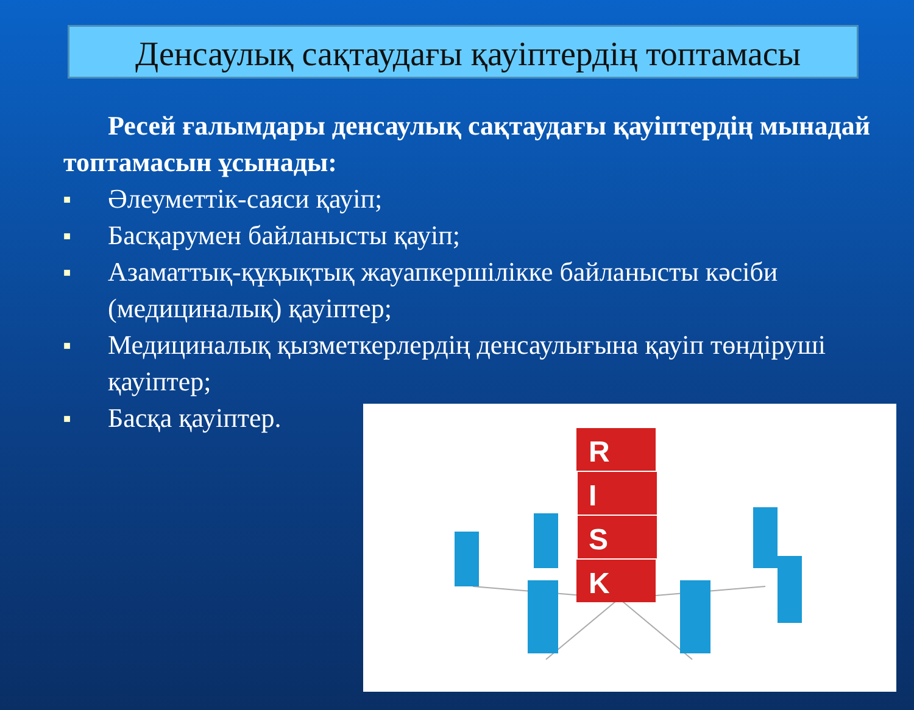Денсаулық сақтаудағы қауіптердің топтамасы
Ресей ғалымдары денсаулық сақтаудағы қауіптердің мынадай топтамасын ұсынады:
■ Әлеуметтік-саяси қауіп;
■ Басқарумен байланысты қауіп;
■ Азаматтық-құқықтық жауапкершілікке байланысты кәсіби (медициналық) қауіптер;
■ Медициналық қызметкерлердің денсаулығына қауіп төндіруші қауіптер;
■ Басқа қауіптер.
R
I
S
K